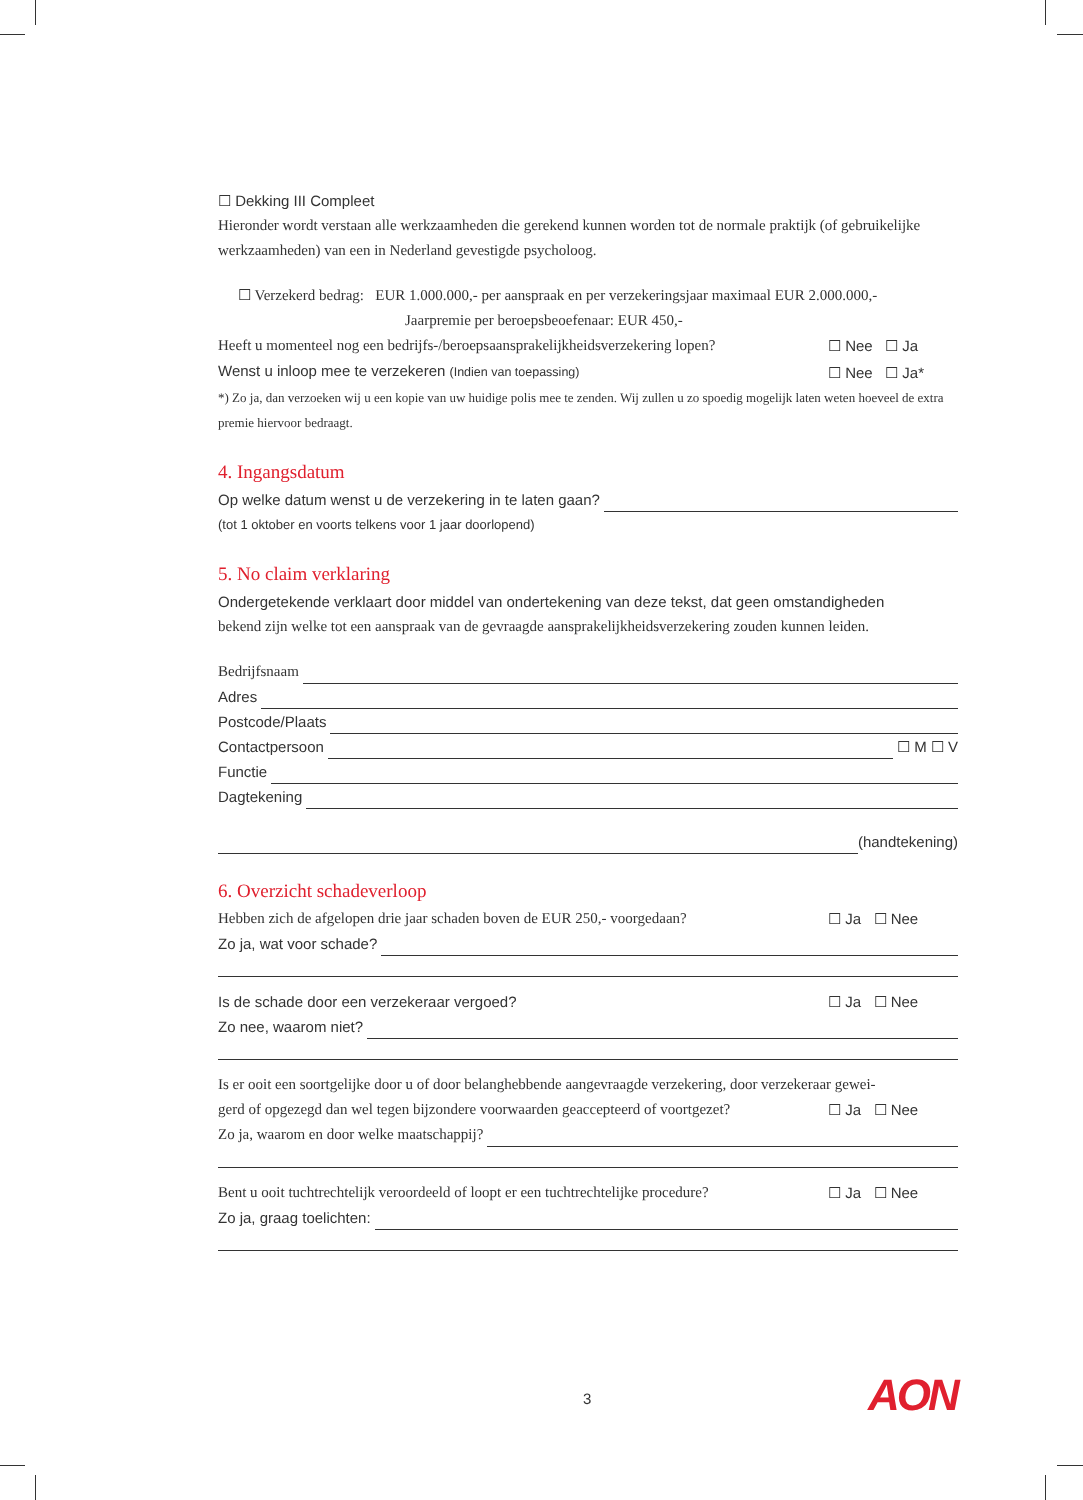☐ Dekking III Compleet
Hieronder wordt verstaan alle werkzaamheden die gerekend kunnen worden tot de normale praktijk (of gebruikelijke werkzaamheden) van een in Nederland gevestigde psycholoog.
☐ Verzekerd bedrag: EUR 1.000.000,- per aanspraak en per verzekeringsjaar maximaal EUR 2.000.000,-
Jaarpremie per beroepsbeoefenaar: EUR 450,-
Heeft u momenteel nog een bedrijfs-/beroepsaansprakelijkheidsverzekering lopen? ☐ Nee ☐ Ja
Wenst u inloop mee te verzekeren (Indien van toepassing) ☐ Nee ☐ Ja*
*) Zo ja, dan verzoeken wij u een kopie van uw huidige polis mee te zenden. Wij zullen u zo spoedig mogelijk laten weten hoeveel de extra premie hiervoor bedraagt.
4. Ingangsdatum
Op welke datum wenst u de verzekering in te laten gaan?
(tot 1 oktober en voorts telkens voor 1 jaar doorlopend)
5. No claim verklaring
Ondergetekende verklaart door middel van ondertekening van deze tekst, dat geen omstandigheden
bekend zijn welke tot een aanspraak van de gevraagde aansprakelijkheidsverzekering zouden kunnen leiden.
Bedrijfsnaam
Adres
Postcode/Plaats
Contactpersoon ☐ M ☐ V
Functie
Dagtekening
(handtekening)
6. Overzicht schadeverloop
Hebben zich de afgelopen drie jaar schaden boven de EUR 250,- voorgedaan? ☐ Ja ☐ Nee
Zo ja, wat voor schade?
Is de schade door een verzekeraar vergoed? ☐ Ja ☐ Nee
Zo nee, waarom niet?
Is er ooit een soortgelijke door u of door belanghebbende aangevraagde verzekering, door verzekeraar gewei-
gerd of opgezegd dan wel tegen bijzondere voorwaarden geaccepteerd of voortgezet? ☐ Ja ☐ Nee
Zo ja, waarom en door welke maatschappij?
Bent u ooit tuchtrechtelijk veroordeeld of loopt er een tuchtrechtelijke procedure? ☐ Ja ☐ Nee
Zo ja, graag toelichten:
3 AON